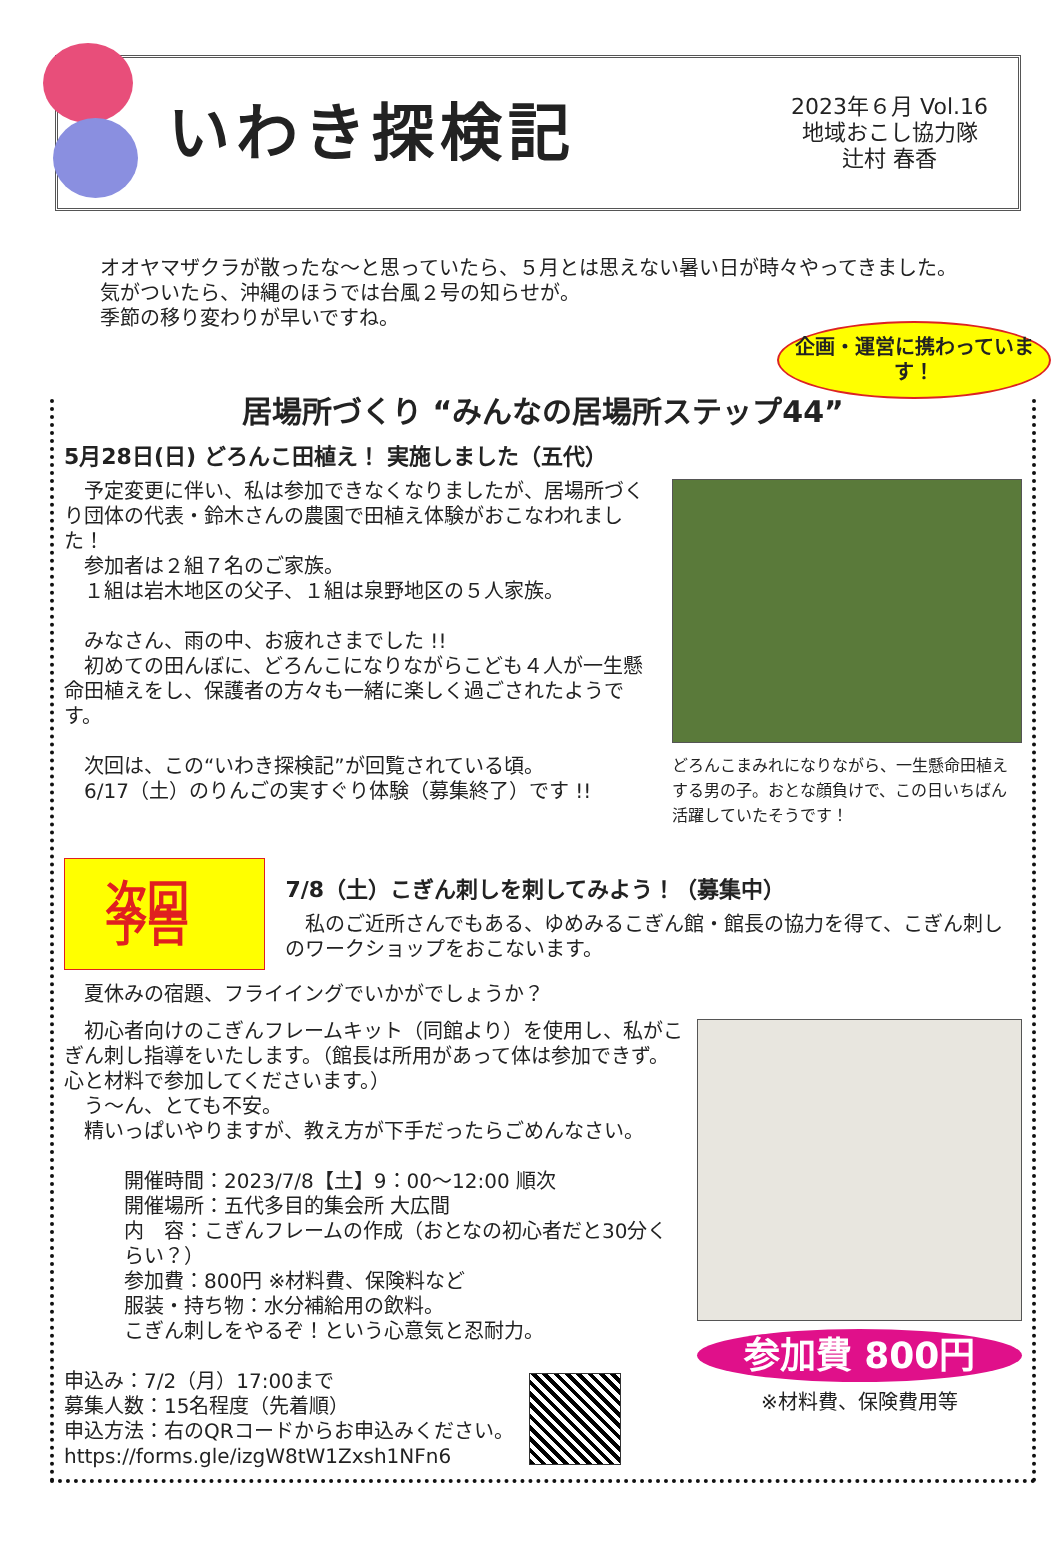いわき探検記
2023年６月 Vol.16
地域おこし協力隊
辻村 春香
オオヤマザクラが散ったな～と思っていたら、５月とは思えない暑い日が時々やってきました。
気がついたら、沖縄のほうでは台風２号の知らせが。
季節の移り変わりが早いですね。
企画・運営に携わっています！
居場所づくり “みんなの居場所ステップ44”
5月28日(日) どろんこ田植え！ 実施しました（五代）
　予定変更に伴い、私は参加できなくなりましたが、居場所づくり団体の代表・鈴木さんの農園で田植え体験がおこなわれました！
　参加者は２組７名のご家族。
　１組は岩木地区の父子、１組は泉野地区の５人家族。
　みなさん、雨の中、お疲れさまでした !!
　初めての田んぼに、どろんこになりながらこども４人が一生懸命田植えをし、保護者の方々も一緒に楽しく過ごされたようです。
　次回は、この“いわき探検記”が回覧されている頃。
　6/17（土）のりんごの実すぐり体験（募集終了）です !!
どろんこまみれになりながら、一生懸命田植えする男の子。おとな顔負けで、この日いちばん活躍していたそうです！
次回予告
7/8（土）こぎん刺しを刺してみよう！（募集中）
　私のご近所さんでもある、ゆめみるこぎん館・館長の協力を得て、こぎん刺しのワークショップをおこないます。
　夏休みの宿題、フライイングでいかがでしょうか？
　初心者向けのこぎんフレームキット（同館より）を使用し、私がこぎん刺し指導をいたします。（館長は所用があって体は参加できず。心と材料で参加してくださいます。）
　う～ん、とても不安。
　精いっぱいやりますが、教え方が下手だったらごめんなさい。
開催時間：2023/7/8【土】9：00～12:00 順次
開催場所：五代多目的集会所 大広間
内　容：こぎんフレームの作成（おとなの初心者だと30分くらい？）
参加費：800円 ※材料費、保険料など
服装・持ち物：水分補給用の飲料。
こぎん刺しをやるぞ！という心意気と忍耐力。
申込み：7/2（月）17:00まで
募集人数：15名程度（先着順）
申込方法：右のQRコードからお申込みください。
https://forms.gle/izgW8tW1Zxsh1NFn6
参加費 800円
※材料費、保険費用等